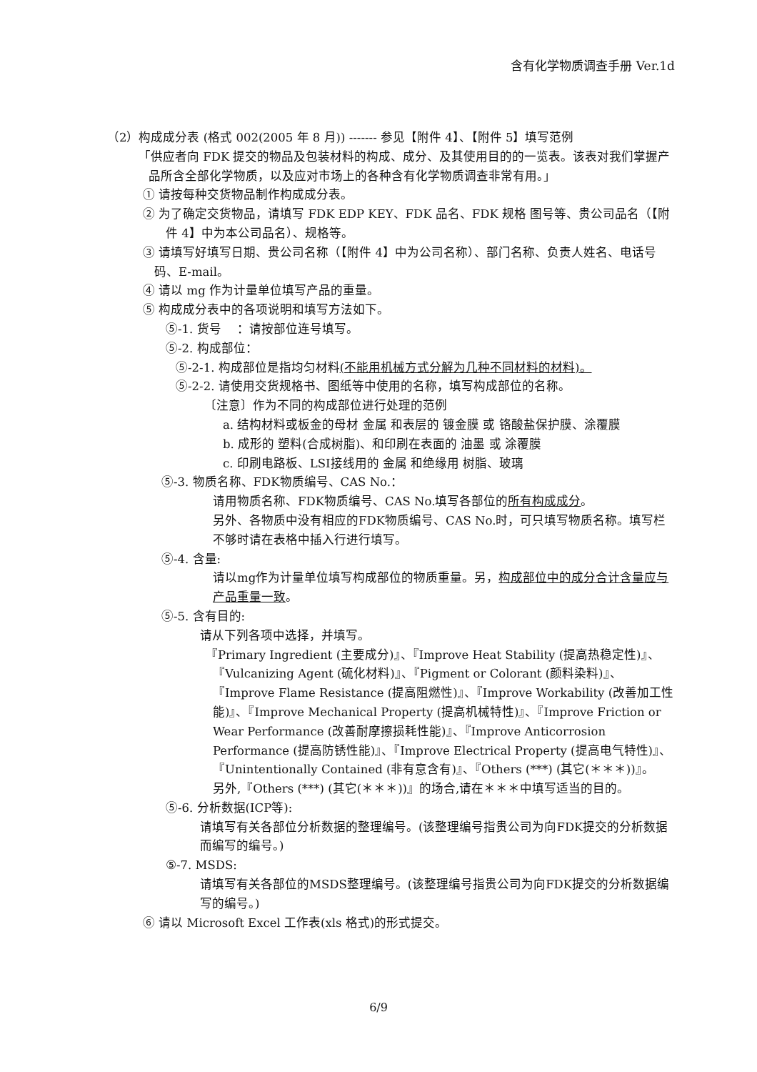含有化学物质调查手册 Ver.1d
（2）构成成分表 (格式 002(2005 年 8 月)) ------- 参见【附件 4】、【附件 5】填写范例
「供应者向 FDK 提交的物品及包装材料的构成、成分、及其使用目的的一览表。该表对我们掌握产品所含全部化学物质，以及应对市场上的各种含有化学物质调查非常有用。」
① 请按每种交货物品制作构成成分表。
② 为了确定交货物品，请填写 FDK EDP KEY、FDK 品名、FDK 规格 图号等、贵公司品名（【附件 4】中为本公司品名）、规格等。
③ 请填写好填写日期、贵公司名称（【附件 4】中为公司名称）、部门名称、负责人姓名、电话号码、E-mail。
④ 请以 mg 作为计量单位填写产品的重量。
⑤ 构成成分表中的各项说明和填写方法如下。
⑤-1. 货号　 ：请按部位连号填写。
⑤-2. 构成部位：
⑤-2-1. 构成部位是指均匀材料(不能用机械方式分解为几种不同材料的材料)。
⑤-2-2. 请使用交货规格书、图纸等中使用的名称，填写构成部位的名称。
〔注意〕作为不同的构成部位进行处理的范例
a. 结构材料或板金的母材 金属 和表层的 镀金膜 或 铬酸盐保护膜、涂覆膜
b. 成形的 塑料(合成树脂)、和印刷在表面的 油墨 或 涂覆膜
c. 印刷电路板、LSI接线用的 金属 和绝缘用 树脂、玻璃
⑤-3. 物质名称、FDK物质编号、CAS No.：
请用物质名称、FDK物质编号、CAS No.填写各部位的所有构成成分。
另外、各物质中没有相应的FDK物质编号、CAS No.时，可只填写物质名称。填写栏不够时请在表格中插入行进行填写。
⑤-4. 含量:
请以mg作为计量单位填写构成部位的物质重量。另，构成部位中的成分合计含量应与产品重量一致。
⑤-5. 含有目的:
请从下列各项中选择，并填写。
『Primary Ingredient (主要成分)』、『Improve Heat Stability (提高热稳定性)』、『Vulcanizing Agent (硫化材料)』、『Pigment or Colorant (颜料染料)』、『Improve Flame Resistance (提高阻燃性)』、『Improve Workability (改善加工性能)』、『Improve Mechanical Property (提高机械特性)』、『Improve Friction or Wear Performance (改善耐摩擦损耗性能)』、『Improve Anticorrosion Performance (提高防锈性能)』、『Improve Electrical Property (提高电气特性)』、『Unintentionally Contained (非有意含有)』、『Others (***) (其它(＊＊＊))』。
另外,『Others (***) (其它(＊＊＊))』的场合,请在＊＊＊中填写适当的目的。
⑤-6. 分析数据(ICP等):
请填写有关各部位分析数据的整理编号。(该整理编号指贵公司为向FDK提交的分析数据而编写的编号。)
⑤-7. MSDS:
请填写有关各部位的MSDS整理编号。(该整理编号指贵公司为向FDK提交的分析数据编写的编号。)
⑥ 请以 Microsoft Excel 工作表(xls 格式)的形式提交。
6/9